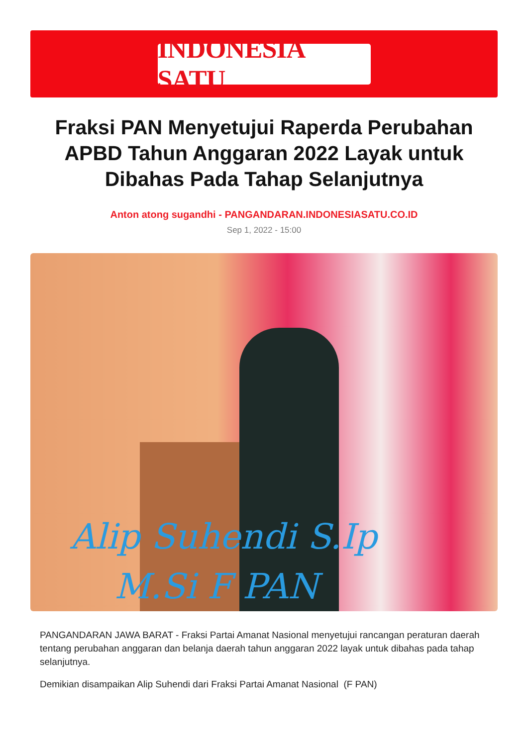INDONESIA SATU
Fraksi PAN Menyetujui Raperda Perubahan APBD Tahun Anggaran 2022 Layak untuk Dibahas Pada Tahap Selanjutnya
Anton atong sugandhi - PANGANDARAN.INDONESIASATU.CO.ID
Sep 1, 2022 - 15:00
Alip Suhendi S.Ip
M.Si F PAN
PANGANDARAN JAWA BARAT - Fraksi Partai Amanat Nasional menyetujui rancangan peraturan daerah tentang perubahan anggaran dan belanja daerah tahun anggaran 2022 layak untuk dibahas pada tahap selanjutnya.
Demikian disampaikan Alip Suhendi dari Fraksi Partai Amanat Nasional (F PAN)